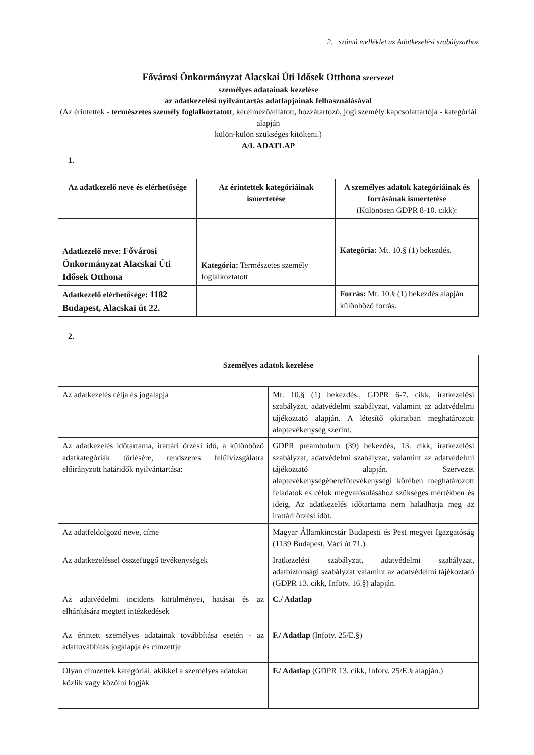2. számú melléklet az Adatkezelési szabályzathoz
Fővárosi Önkormányzat Alacskai Úti Idősek Otthona szervezet
személyes adatainak kezelése
az adatkezelési nyilvántartás adatlapjainak felhasználásával
(Az érintettek - természetes személy foglalkoztatott, kérelmező/ellátott, hozzátartozó, jogi személy kapcsolattartója - kategóriái alapján
külön-külön szükséges kitölteni.)
A/I. ADATLAP
1.
| Az adatkezelő neve és elérhetősége | Az érintettek kategóriáinak ismertetése | A személyes adatok kategóriáinak és forrásának ismertetése (Különösen GDPR 8-10. cikk): |
| --- | --- | --- |
| Adatkezelő neve: Fővárosi Önkormányzat Alacskai Úti Idősek Otthona | Kategória: Természetes személy foglalkoztatott | Kategória: Mt. 10.§ (1) bekezdés. |
| Adatkezelő elérhetősége: 1182 Budapest, Alacskai út 22. | | Forrás: Mt. 10.§ (1) bekezdés alapján különböző forrás. |
2.
| Személyes adatok kezelése | |
| --- | --- |
| Az adatkezelés célja és jogalapja | Mt. 10.§ (1) bekezdés., GDPR 6-7. cikk, iratkezelési szabályzat, adatvédelmi szabályzat, valamint az adatvédelmi tájékoztató alapján. A létesítő okiratban meghatározott alaptevékenység szerint. |
| Az adatkezelés időtartama, irattári őrzési idő, a különböző adatkategóriák törlésére, rendszeres felülvizsgálatra előirányzott határidők nyilvántartása: | GDPR preambulum (39) bekezdés, 13. cikk, iratkezelési szabályzat, adatvédelmi szabályzat, valamint az adatvédelmi tájékoztató alapján. Szervezet alaptevékenységében/főtevékenységi körében meghatározott feladatok és célok megvalósulásához szükséges mértékben és ideig. Az adatkezelés időtartama nem haladhatja meg az irattári őrzési időt. |
| Az adatfeldolgozó neve, címe | Magyar Államkincstár Budapesti és Pest megyei Igazgatóság (1139 Budapest, Váci út 71.) |
| Az adatkezeléssel összefüggő tevékenységek | Iratkezelési szabályzat, adatvédelmi szabályzat, adatbiztonsági szabályzat valamint az adatvédelmi tájékoztató (GDPR 13. cikk, Infotv. 16.§) alapján. |
| Az adatvédelmi incidens körülményei, hatásai és az elhárítására megtett intézkedések | C./ Adatlap |
| Az érintett személyes adatainak továbbítása esetén - az adattovábbítás jogalapja és címzettje | F./ Adatlap (Infotv. 25/E.§) |
| Olyan címzettek kategóriái, akikkel a személyes adatokat közlik vagy közölni fogják | F./ Adatlap (GDPR 13. cikk, Infotv. 25/E.§ alapján.) |